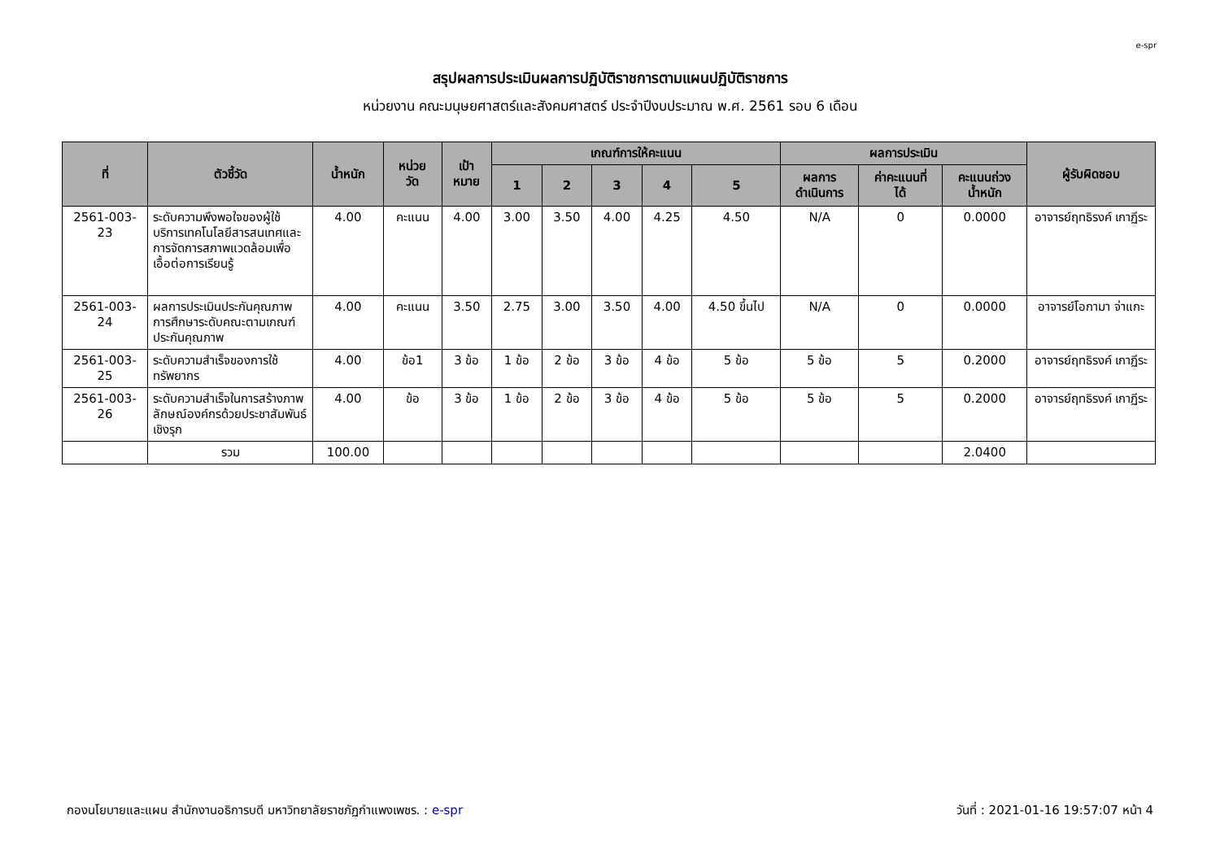e-spr
สรุปผลการประเมินผลการปฏิบัติราชการตามแผนปฏิบัติราชการ
หน่วยงาน คณะมนุษยศาสตร์และสังคมศาสตร์ ประจำปีงบประมาณ พ.ศ. 2561 รอบ 6 เดือน
| ที่ | ตัวชี้วัด | น้ำหนัก | หน่วย วัด | เป้า หมาย | เกณฑ์การให้คะแนน | | | | | ผลการประเมิน | | | ผู้รับผิดชอบ |
| --- | --- | --- | --- | --- | --- | --- | --- | --- | --- | --- | --- | --- | --- |
| | | | | | 1 | 2 | 3 | 4 | 5 | ผลการ ดำเนินการ | ค่าคะแนนที่ ได้ | คะแนนถ่วง น้ำหนัก | |
| 2561-003-23 | ระดับความพึงพอใจของผู้ใช้บริการเทคโนโลยีสารสนเทศและการจัดการสภาพแวดล้อมเพื่อเอื้อต่อการเรียนรู้ | 4.00 | คะแนน | 4.00 | 3.00 | 3.50 | 4.00 | 4.25 | 4.50 | N/A | 0 | 0.0000 | อาจารย์ฤทธิรงค์ เกาฏีระ |
| 2561-003-24 | ผลการประเมินประกันคุณภาพการศึกษาระดับคณะตามเกณฑ์ประกันคุณภาพ | 4.00 | คะแนน | 3.50 | 2.75 | 3.00 | 3.50 | 4.00 | 4.50 ขึ้นไป | N/A | 0 | 0.0000 | อาจารย์โอกามา จ่าแกะ |
| 2561-003-25 | ระดับความสำเร็จของการใช้ทรัพยากร | 4.00 | ข้อ1 | 3 ข้อ | 1 ข้อ | 2 ข้อ | 3 ข้อ | 4 ข้อ | 5 ข้อ | 5 ข้อ | 5 | 0.2000 | อาจารย์ฤทธิรงค์ เกาฏีระ |
| 2561-003-26 | ระดับความสำเร็จในการสร้างภาพลักษณ์องค์กรด้วยประชาสัมพันธ์เชิงรุก | 4.00 | ข้อ | 3 ข้อ | 1 ข้อ | 2 ข้อ | 3 ข้อ | 4 ข้อ | 5 ข้อ | 5 ข้อ | 5 | 0.2000 | อาจารย์ฤทธิรงค์ เกาฏีระ |
| | รวม | 100.00 | | | | | | | | | | 2.0400 | |
กองนโยบายและแผน สำนักงานอธิการบดี มหาวิทยาลัยราชภัฏกำแพงเพชร. : e-spr วันที่ : 2021-01-16 19:57:07 หน้า 4